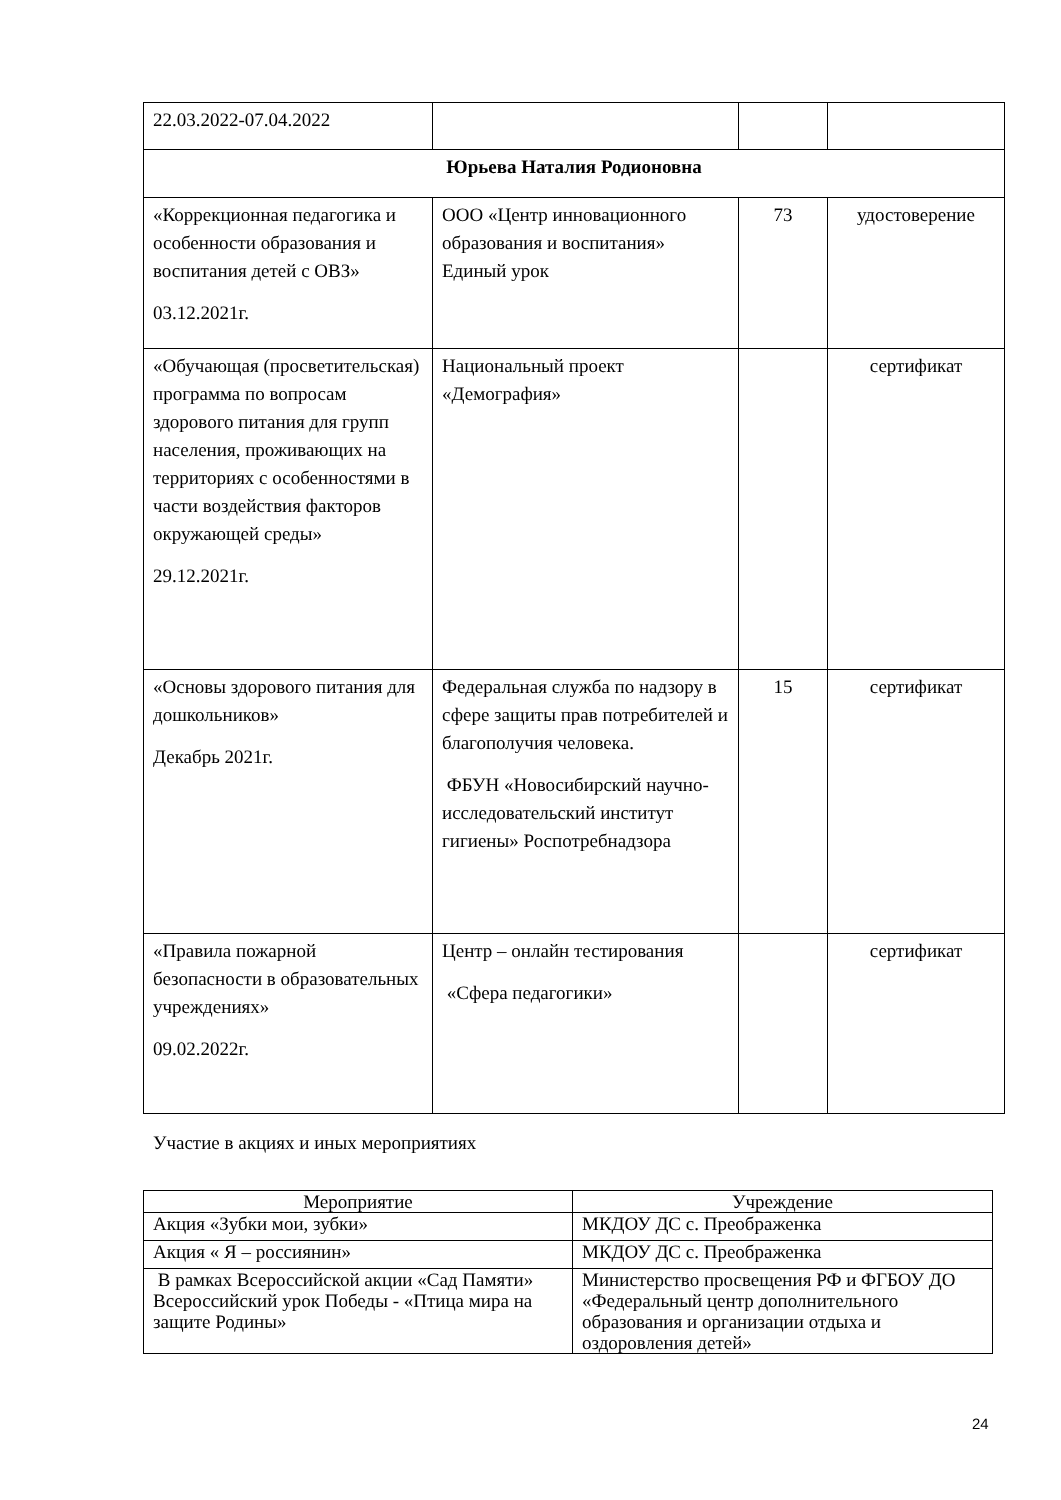| 22.03.2022-07.04.2022 | | | |
| Юрьева Наталия Родионовна | | | |
| «Коррекционная педагогика и особенности образования и воспитания детей с ОВЗ» 03.12.2021г. | ООО «Центр инновационного образования и воспитания» Единый урок | 73 | удостоверение |
| «Обучающая (просветительская) программа по вопросам здорового питания для групп населения, проживающих на территориях с особенностями в части воздействия факторов окружающей среды» 29.12.2021г. | Национальный проект «Демография» | | сертификат |
| «Основы здорового питания для дошкольников» Декабрь 2021г. | Федеральная служба по надзору в сфере защиты прав потребителей и благополучия человека. ФБУН «Новосибирский научно-исследовательский институт гигиены» Роспотребнадзора | 15 | сертификат |
| «Правила пожарной безопасности в образовательных учреждениях» 09.02.2022г. | Центр – онлайн тестирования «Сфера педагогики» | | сертификат |
Участие в акциях и иных мероприятиях
| Мероприятие | Учреждение |
| --- | --- |
| Акция «Зубки мои, зубки» | МКДОУ ДС с. Преображенка |
| Акция « Я – россиянин» | МКДОУ ДС с. Преображенка |
| В рамках Всероссийской акции «Сад Памяти» Всероссийский урок Победы - «Птица мира на защите Родины» | Министерство просвещения РФ и ФГБОУ ДО «Федеральный центр дополнительного образования и организации отдыха и оздоровления детей» |
24